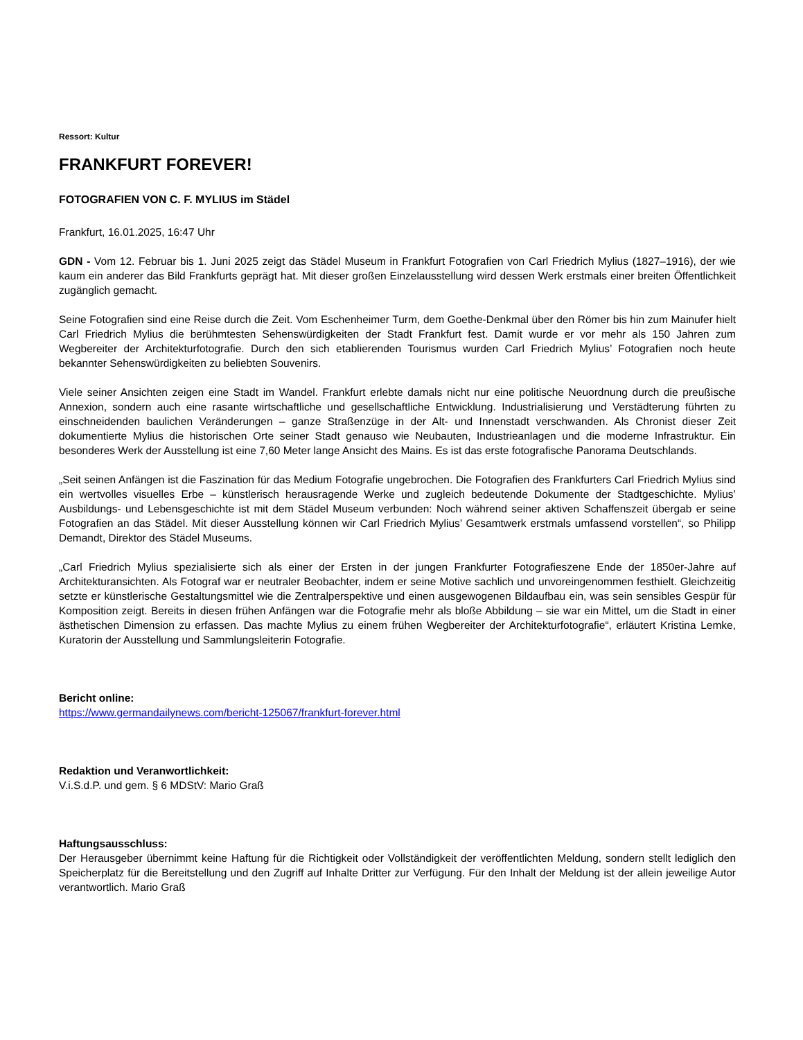Ressort: Kultur
FRANKFURT FOREVER!
FOTOGRAFIEN VON C. F. MYLIUS im Städel
Frankfurt, 16.01.2025, 16:47 Uhr
GDN - Vom 12. Februar bis 1. Juni 2025 zeigt das Städel Museum in Frankfurt Fotografien von Carl Friedrich Mylius (1827–1916), der wie kaum ein anderer das Bild Frankfurts geprägt hat. Mit dieser großen Einzelausstellung wird dessen Werk erstmals einer breiten Öffentlichkeit zugänglich gemacht.
Seine Fotografien sind eine Reise durch die Zeit. Vom Eschenheimer Turm, dem Goethe-Denkmal über den Römer bis hin zum Mainufer hielt Carl Friedrich Mylius die berühmtesten Sehenswürdigkeiten der Stadt Frankfurt fest. Damit wurde er vor mehr als 150 Jahren zum Wegbereiter der Architekturfotografie. Durch den sich etablierenden Tourismus wurden Carl Friedrich Mylius’ Fotografien noch heute bekannter Sehenswürdigkeiten zu beliebten Souvenirs.
Viele seiner Ansichten zeigen eine Stadt im Wandel. Frankfurt erlebte damals nicht nur eine politische Neuordnung durch die preußische Annexion, sondern auch eine rasante wirtschaftliche und gesellschaftliche Entwicklung. Industrialisierung und Verstädterung führten zu einschneidenden baulichen Veränderungen – ganze Straßenzüge in der Alt- und Innenstadt verschwanden. Als Chronist dieser Zeit dokumentierte Mylius die historischen Orte seiner Stadt genauso wie Neubauten, Industrieanlagen und die moderne Infrastruktur. Ein besonderes Werk der Ausstellung ist eine 7,60 Meter lange Ansicht des Mains. Es ist das erste fotografische Panorama Deutschlands.
„Seit seinen Anfängen ist die Faszination für das Medium Fotografie ungebrochen. Die Fotografien des Frankfurters Carl Friedrich Mylius sind ein wertvolles visuelles Erbe – künstlerisch herausragende Werke und zugleich bedeutende Dokumente der Stadtgeschichte. Mylius’ Ausbildungs- und Lebensgeschichte ist mit dem Städel Museum verbunden: Noch während seiner aktiven Schaffenszeit übergab er seine Fotografien an das Städel. Mit dieser Ausstellung können wir Carl Friedrich Mylius’ Gesamtwerk erstmals umfassend vorstellen“, so Philipp Demandt, Direktor des Städel Museums.
„Carl Friedrich Mylius spezialisierte sich als einer der Ersten in der jungen Frankfurter Fotografieszene Ende der 1850er-Jahre auf Architekturansichten. Als Fotograf war er neutraler Beobachter, indem er seine Motive sachlich und unvoreingenommen festhielt. Gleichzeitig setzte er künstlerische Gestaltungsmittel wie die Zentralperspektive und einen ausgewogenen Bildaufbau ein, was sein sensibles Gespür für Komposition zeigt. Bereits in diesen frühen Anfängen war die Fotografie mehr als bloße Abbildung – sie war ein Mittel, um die Stadt in einer ästhetischen Dimension zu erfassen. Das machte Mylius zu einem frühen Wegbereiter der Architekturfotografie“, erläutert Kristina Lemke, Kuratorin der Ausstellung und Sammlungsleiterin Fotografie.
Bericht online:
https://www.germandailynews.com/bericht-125067/frankfurt-forever.html
Redaktion und Veranwortlichkeit:
V.i.S.d.P. und gem. § 6 MDStV: Mario Graß
Haftungsausschluss:
Der Herausgeber übernimmt keine Haftung für die Richtigkeit oder Vollständigkeit der veröffentlichten Meldung, sondern stellt lediglich den Speicherplatz für die Bereitstellung und den Zugriff auf Inhalte Dritter zur Verfügung. Für den Inhalt der Meldung ist der allein jeweilige Autor verantwortlich. Mario Graß